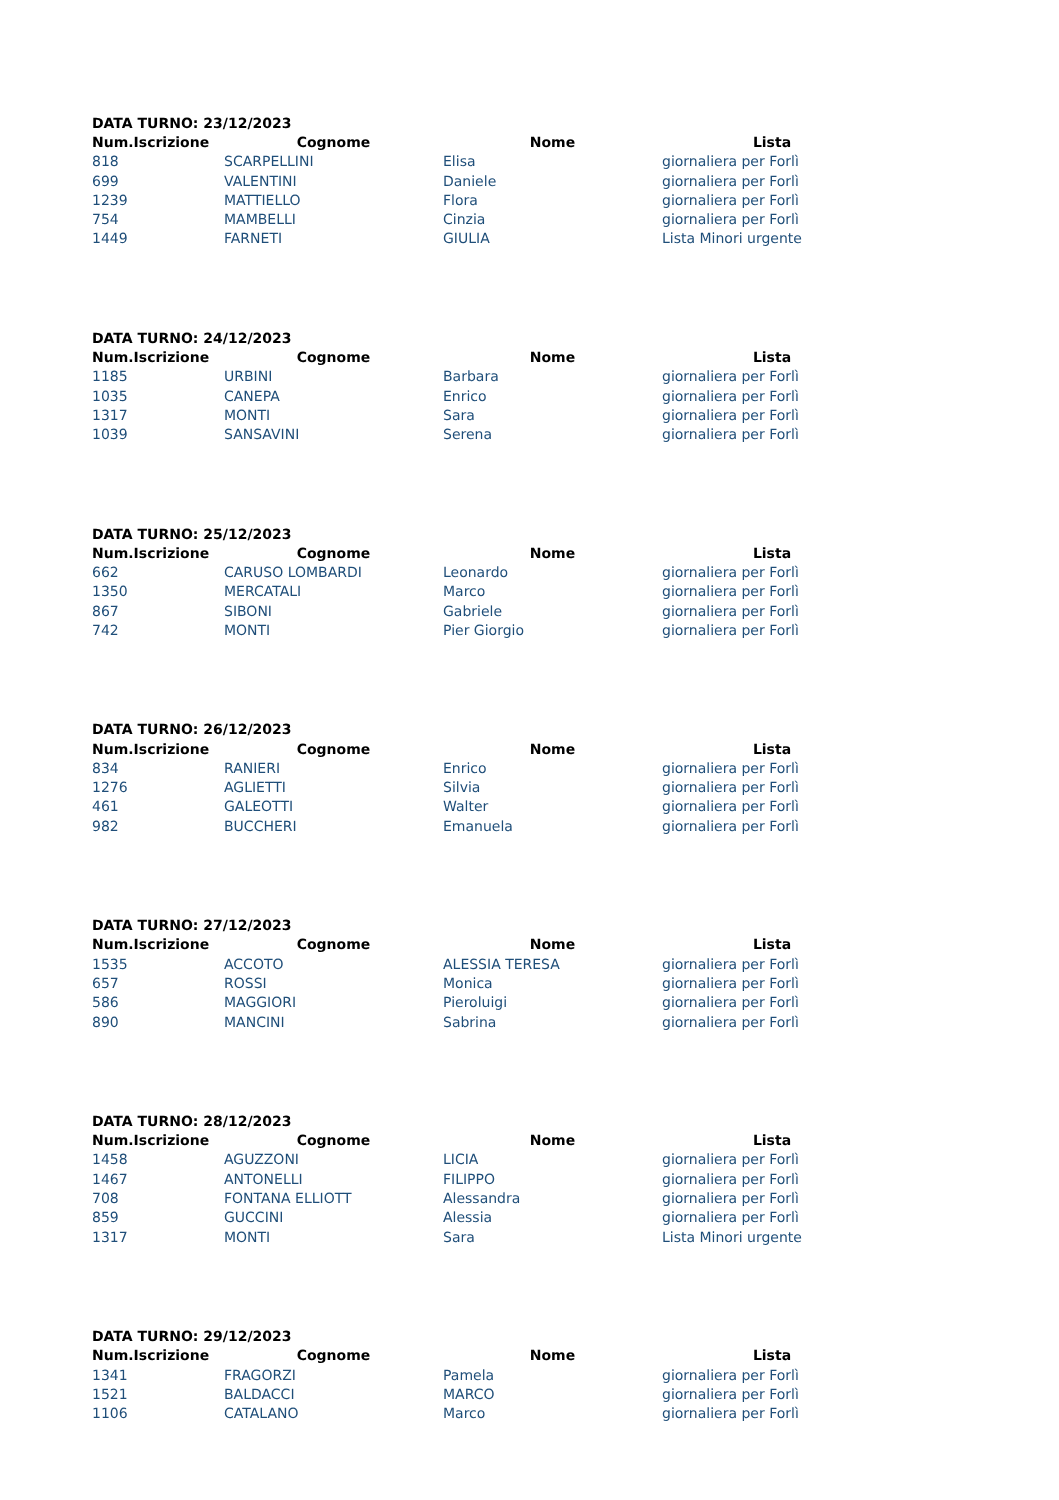| DATA TURNO: 23/12/2023 | | | |
| --- | --- | --- | --- |
| Num.Iscrizione | Cognome | Nome | Lista |
| 818 | SCARPELLINI | Elisa | giornaliera per Forlì |
| 699 | VALENTINI | Daniele | giornaliera per Forlì |
| 1239 | MATTIELLO | Flora | giornaliera per Forlì |
| 754 | MAMBELLI | Cinzia | giornaliera per Forlì |
| 1449 | FARNETI | GIULIA | Lista Minori urgente |
| DATA TURNO: 24/12/2023 | | | |
| --- | --- | --- | --- |
| Num.Iscrizione | Cognome | Nome | Lista |
| 1185 | URBINI | Barbara | giornaliera per Forlì |
| 1035 | CANEPA | Enrico | giornaliera per Forlì |
| 1317 | MONTI | Sara | giornaliera per Forlì |
| 1039 | SANSAVINI | Serena | giornaliera per Forlì |
| DATA TURNO: 25/12/2023 | | | |
| --- | --- | --- | --- |
| Num.Iscrizione | Cognome | Nome | Lista |
| 662 | CARUSO LOMBARDI | Leonardo | giornaliera per Forlì |
| 1350 | MERCATALI | Marco | giornaliera per Forlì |
| 867 | SIBONI | Gabriele | giornaliera per Forlì |
| 742 | MONTI | Pier Giorgio | giornaliera per Forlì |
| DATA TURNO: 26/12/2023 | | | |
| --- | --- | --- | --- |
| Num.Iscrizione | Cognome | Nome | Lista |
| 834 | RANIERI | Enrico | giornaliera per Forlì |
| 1276 | AGLIETTI | Silvia | giornaliera per Forlì |
| 461 | GALEOTTI | Walter | giornaliera per Forlì |
| 982 | BUCCHERI | Emanuela | giornaliera per Forlì |
| DATA TURNO: 27/12/2023 | | | |
| --- | --- | --- | --- |
| Num.Iscrizione | Cognome | Nome | Lista |
| 1535 | ACCOTO | ALESSIA TERESA | giornaliera per Forlì |
| 657 | ROSSI | Monica | giornaliera per Forlì |
| 586 | MAGGIORI | Pieroluigi | giornaliera per Forlì |
| 890 | MANCINI | Sabrina | giornaliera per Forlì |
| DATA TURNO: 28/12/2023 | | | |
| --- | --- | --- | --- |
| Num.Iscrizione | Cognome | Nome | Lista |
| 1458 | AGUZZONI | LICIA | giornaliera per Forlì |
| 1467 | ANTONELLI | FILIPPO | giornaliera per Forlì |
| 708 | FONTANA ELLIOTT | Alessandra | giornaliera per Forlì |
| 859 | GUCCINI | Alessia | giornaliera per Forlì |
| 1317 | MONTI | Sara | Lista Minori urgente |
| DATA TURNO: 29/12/2023 | | | |
| --- | --- | --- | --- |
| Num.Iscrizione | Cognome | Nome | Lista |
| 1341 | FRAGORZI | Pamela | giornaliera per Forlì |
| 1521 | BALDACCI | MARCO | giornaliera per Forlì |
| 1106 | CATALANO | Marco | giornaliera per Forlì |